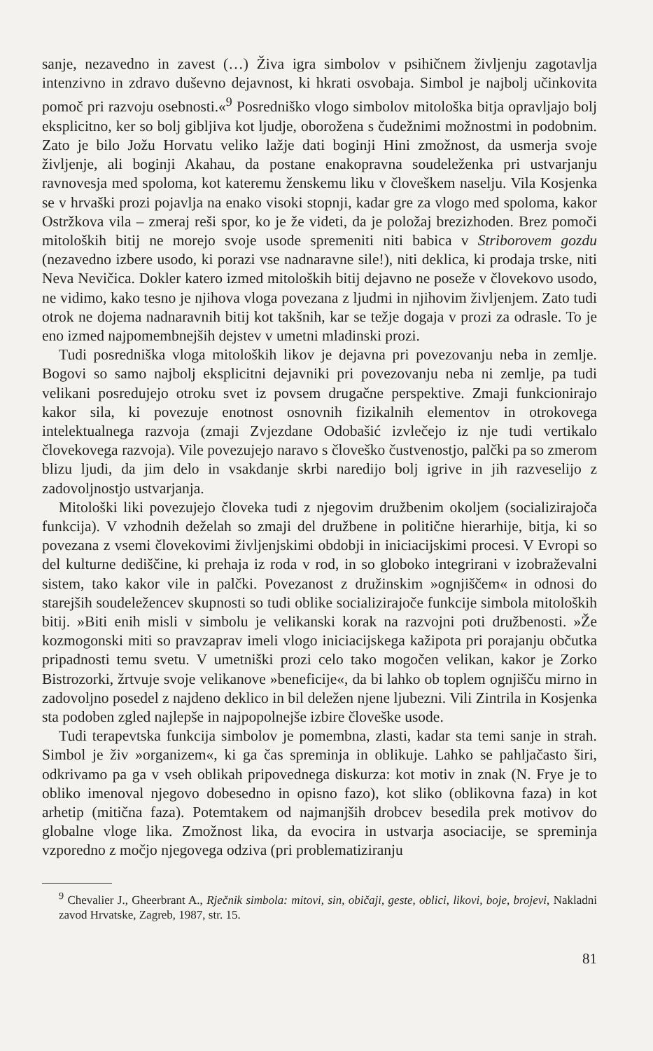sanje, nezavedno in zavest (…) Živa igra simbolov v psihičnem življenju zagotavlja intenzivno in zdravo duševno dejavnost, ki hkrati osvobaja. Simbol je najbolj učinkovita pomoč pri razvoju osebnosti.«<sup>9</sup> Posredniško vlogo simbolov mitološka bitja opravljajo bolj eksplicitno, ker so bolj gibljiva kot ljudje, oborožena s čudežnimi možnostmi in podobnim. Zato je bilo Jožu Horvatu veliko lažje dati boginji Hini zmožnost, da usmerja svoje življenje, ali boginji Akahau, da postane enakopravna soudeleženka pri ustvarjanju ravnovesja med spoloma, kot kateremu ženskemu liku v človeškem naselju. Vila Kosjenka se v hrvaški prozi pojavlja na enako visoki stopnji, kadar gre za vlogo med spoloma, kakor Ostržkova vila – zmeraj reši spor, ko je že videti, da je položaj brezizhoden. Brez pomoči mitoloških bitij ne morejo svoje usode spremeniti niti babica v Striborovem gozdu (nezavedno izbere usodo, ki porazi vse nadnaravne sile!), niti deklica, ki prodaja trske, niti Neva Nevičica. Dokler katero izmed mitoloških bitij dejavno ne poseže v človekovo usodo, ne vidimo, kako tesno je njihova vloga povezana z ljudmi in njihovim življenjem. Zato tudi otrok ne dojema nadnaravnih bitij kot takšnih, kar se težje dogaja v prozi za odrasle. To je eno izmed najpomembnejših dejstev v umetni mladinski prozi.
Tudi posredniška vloga mitoloških likov je dejavna pri povezovanju neba in zemlje. Bogovi so samo najbolj eksplicitni dejavniki pri povezovanju neba ni zemlje, pa tudi velikani posredujejo otroku svet iz povsem drugačne perspektive. Zmaji funkcionirajo kakor sila, ki povezuje enotnost osnovnih fizikalnih elementov in otrokovega intelektualnega razvoja (zmaji Zvjezdane Odobašić izvlečejo iz nje tudi vertikalo človekovega razvoja). Vile povezujejo naravo s človeško čustvenostjo, palčki pa so zmerom blizu ljudi, da jim delo in vsakdanje skrbi naredijo bolj igrive in jih razveselijo z zadovoljnostjo ustvarjanja.
Mitološki liki povezujejo človeka tudi z njegovim družbenim okoljem (socializirajoča funkcija). V vzhodnih deželah so zmaji del družbene in politične hierarhije, bitja, ki so povezana z vsemi človekovimi življenjskimi obdobji in iniciacijskimi procesi. V Evropi so del kulturne dediščine, ki prehaja iz roda v rod, in so globoko integrirani v izobraževalni sistem, tako kakor vile in palčki. Povezanost z družinskim »ognjiščem« in odnosi do starejših soudeležencev skupnosti so tudi oblike socializirajoče funkcije simbola mitoloških bitij. »Biti enih misli v simbolu je velikanski korak na razvojni poti družbenosti. »Že kozmogonski miti so pravzaprav imeli vlogo iniciacijskega kažipota pri porajanju občutka pripadnosti temu svetu. V umetniški prozi celo tako mogočen velikan, kakor je Zorko Bistrozorki, žrtvuje svoje velikanove »beneficije«, da bi lahko ob toplem ognjišču mirno in zadovoljno posedel z najdeno deklico in bil deležen njene ljubezni. Vili Zintrila in Kosjenka sta podoben zgled najlepše in najpopolnejše izbire človeške usode.
Tudi terapevtska funkcija simbolov je pomembna, zlasti, kadar sta temi sanje in strah. Simbol je živ »organizem«, ki ga čas spreminja in oblikuje. Lahko se pahljačasto širi, odkrivamo pa ga v vseh oblikah pripovednega diskurza: kot motiv in znak (N. Frye je to obliko imenoval njegovo dobesedno in opisno fazo), kot sliko (oblikovna faza) in kot arhetip (mitična faza). Potemtakem od najmanjših drobcev besedila prek motivov do globalne vloge lika. Zmožnost lika, da evocira in ustvarja asociacije, se spreminja vzporedno z močjo njegovega odziva (pri problematiziranju
<sup>9</sup> Chevalier J., Gheerbrant A., Rječnik simbola: mitovi, sin, običaji, geste, oblici, likovi, boje, brojevi, Nakladni zavod Hrvatske, Zagreb, 1987, str. 15.
81